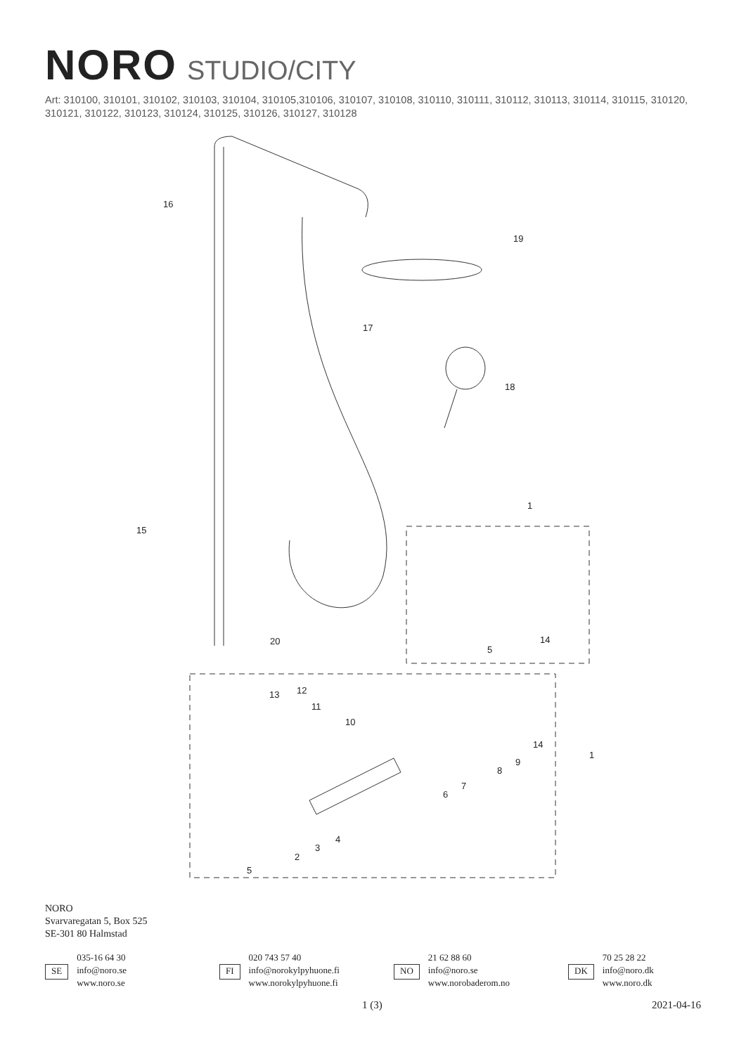NORO STUDIO/CITY
Art: 310100, 310101, 310102, 310103, 310104, 310105,310106, 310107, 310108, 310110, 310111, 310112, 310113, 310114, 310115, 310120, 310121, 310122, 310123, 310124, 310125, 310126, 310127, 310128
16
19
17
18
1
15
5
14
20
13
12
11
10
14
1
9
8
7
6
4
3
2
5
NORO
Svarvaregatan 5, Box 525
SE-301 80 Halmstad
SE 035-16 64 30
info@noro.se
www.noro.se
FI 020 743 57 40
info@norokylpyhuone.fi
www.norokylpyhuone.fi
NO 21 62 88 60
info@noro.se
www.norobaderom.no
DK 70 25 28 22
info@noro.dk
www.noro.dk
1 (3) 2021-04-16